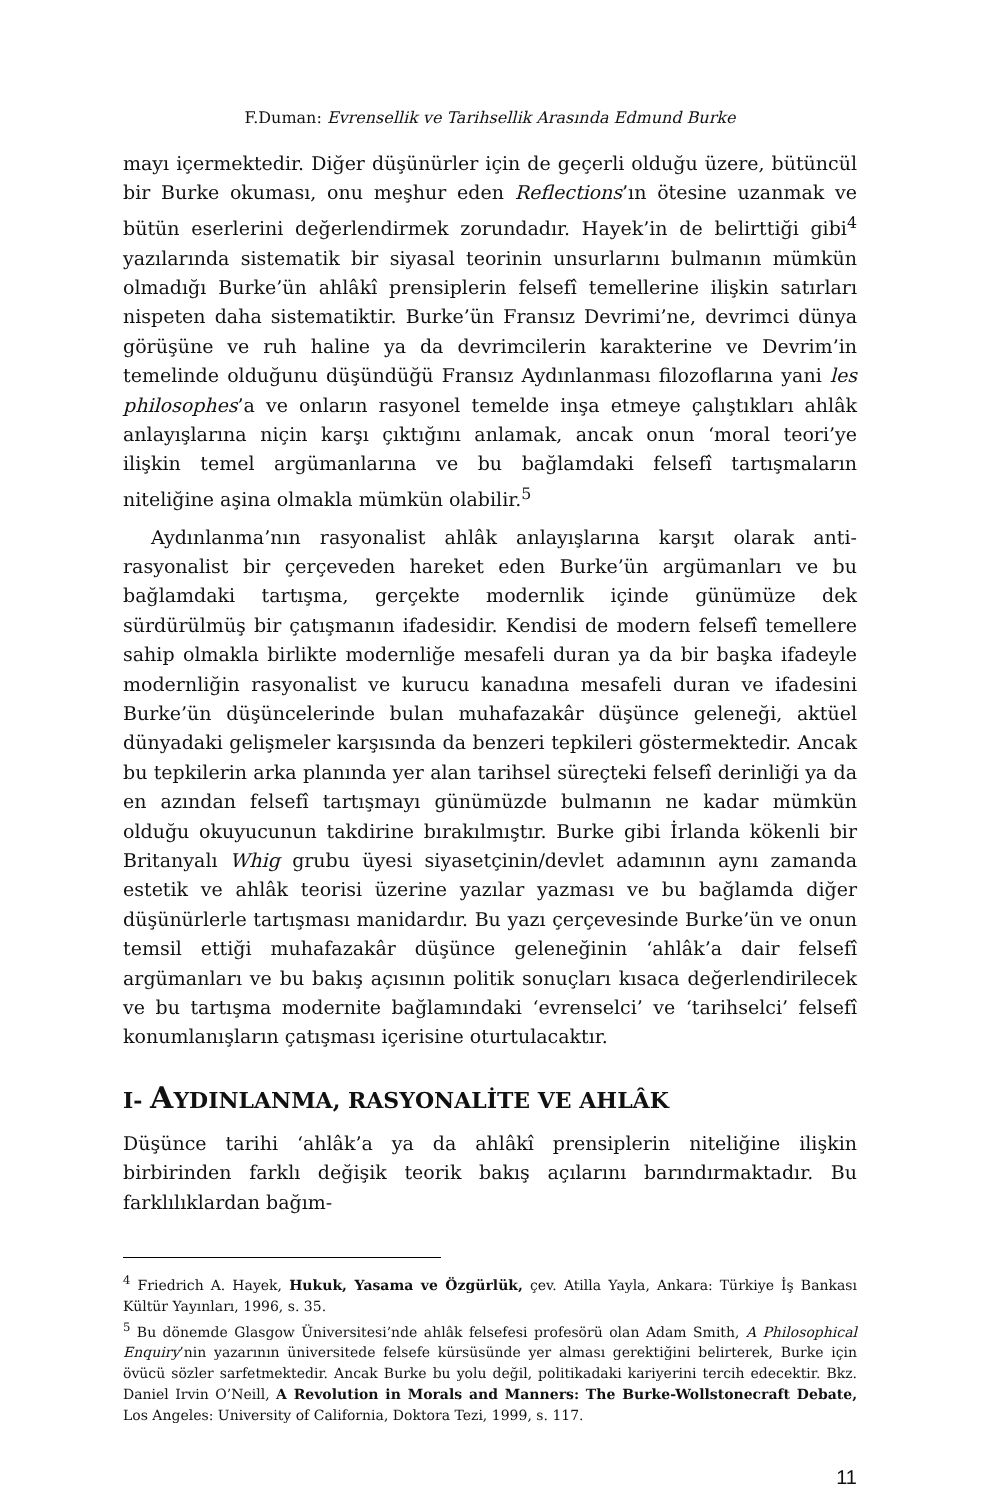F.Duman: Evrensellik ve Tarihsellik Arasında Edmund Burke
mayı içermektedir. Diğer düşünürler için de geçerli olduğu üzere, bütüncül bir Burke okuması, onu meşhur eden Reflections’ın ötesine uzanmak ve bütün eserlerini değerlendirmek zorundadır. Hayek’in de belirttiği gibi<sup>4</sup> yazılarında sistematik bir siyasal teorinin unsurlarını bulmanın mümkün olmadığı Burke’ün ahlâkî prensiplerin felsefî temellerine ilişkin satırları nispeten daha sistematiktir. Burke’ün Fransız Devrimi’ne, devrimci dünya görüşüne ve ruh haline ya da devrimcilerin karakterine ve Devrim’in temelinde olduğunu düşündüğü Fransız Aydınlanması filozoflarına yani les philosophes’a ve onların rasyonel temelde inşa etmeye çalıştıkları ahlâk anlayışlarına niçin karşı çıktığını anlamak, ancak onun ‘moral teori’ye ilişkin temel argümanlarına ve bu bağlamdaki felsefî tartışmaların niteliğine aşina olmakla mümkün olabilir.<sup>5</sup>
Aydınlanma’nın rasyonalist ahlâk anlayışlarına karşıt olarak anti-rasyonalist bir çerçeveden hareket eden Burke’ün argümanları ve bu bağlamdaki tartışma, gerçekte modernlik içinde günümüze dek sürdürülmüş bir çatışmanın ifadesidir. Kendisi de modern felsefî temellere sahip olmakla birlikte modernliğe mesafeli duran ya da bir başka ifadeyle modernliğin rasyonalist ve kurucu kanadına mesafeli duran ve ifadesini Burke’ün düşüncelerinde bulan muhafazakâr düşünce geleneği, aktüel dünyadaki gelişmeler karşısında da benzeri tepkileri göstermektedir. Ancak bu tepkilerin arka planında yer alan tarihsel süreçteki felsefî derinliği ya da en azından felsefî tartışmayı günümüzde bulmanın ne kadar mümkün olduğu okuyucunun takdirine bırakılmıştır. Burke gibi İrlanda kökenli bir Britanyalı Whig grubu üyesi siyasetçinin/devlet adamının aynı zamanda estetik ve ahlâk teorisi üzerine yazılar yazması ve bu bağlamda diğer düşünürlerle tartışması manidardır. Bu yazı çerçevesinde Burke’ün ve onun temsil ettiği muhafazakâr düşünce geleneğinin ‘ahlâk’a dair felsefî argümanları ve bu bakış açısının politik sonuçları kısaca değerlendirilecek ve bu tartışma modernite bağlamındaki ‘evrenselci’ ve ‘tarihselci’ felsefî konumlanışların çatışması içerisine oturtulacaktır.
I- AYDINLANMA, RASYONALİTE VE AHLÂK
Düşünce tarihi ‘ahlâk’a ya da ahlâkî prensiplerin niteliğine ilişkin birbirinden farklı değişik teorik bakış açılarını barındırmaktadır. Bu farklılıklardan bağım-
<sup>4</sup> Friedrich A. Hayek, Hukuk, Yasama ve Özgürlük, çev. Atilla Yayla, Ankara: Türkiye İş Bankası Kültür Yayınları, 1996, s. 35.
<sup>5</sup> Bu dönemde Glasgow Üniversitesi’nde ahlâk felsefesi profesörü olan Adam Smith, A Philosophical Enquiry’nin yazarının üniversitede felsefe kürsüsünde yer alması gerektiğini belirterek, Burke için övücü sözler sarfetmektedir. Ancak Burke bu yolu değil, politikadaki kariyerini tercih edecektir. Bkz. Daniel Irvin O’Neill, A Revolution in Morals and Manners: The Burke-Wollstonecraft Debate, Los Angeles: University of California, Doktora Tezi, 1999, s. 117.
11